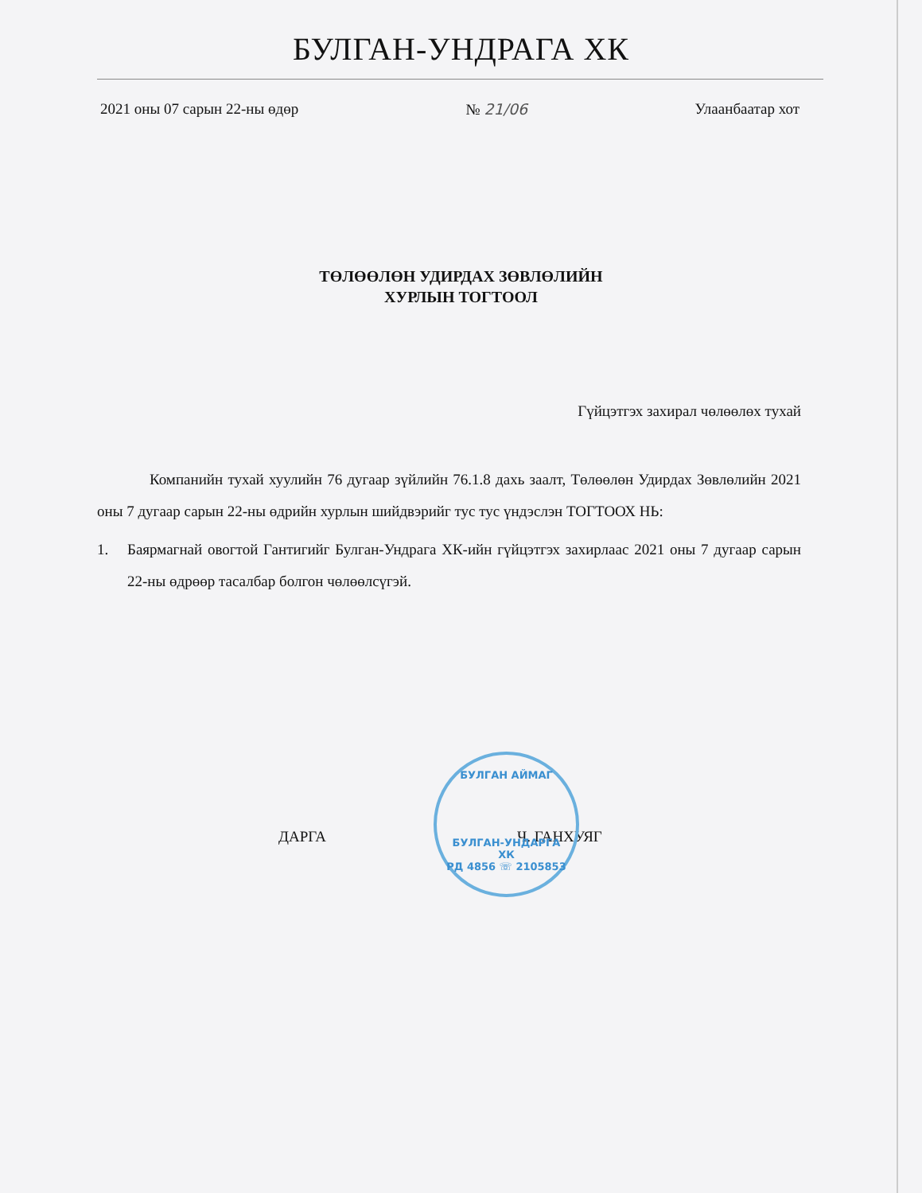БУЛГАН-УНДРАГА ХК
2021 оны 07 сарын 22-ны өдөр № 21/06 Улаанбаатар хот
ТӨЛӨӨЛӨН УДИРДАХ ЗӨВЛӨЛИЙН
ХУРЛЫН ТОГТООЛ
Гүйцэтгэх захирал чөлөөлөх тухай
Компанийн тухай хуулийн 76 дугаар зүйлийн 76.1.8 дахь заалт, Төлөөлөн Удирдах Зөвлөлийн 2021 оны 7 дугаар сарын 22-ны өдрийн хурлын шийдвэрийг тус тус үндэслэн ТОГТООХ НЬ:
1. Баярмагнай овогтой Гантигийг Булган-Ундрага ХК-ийн гүйцэтгэх захирлаас 2021 оны 7 дугаар сарын 22-ны өдрөөр тасалбар болгон чөлөөлсүгэй.
ДАРГА Ч. ГАНХУЯГ
БУЛГАН АЙМАГ
БУЛГАН-УНДАРГА
ХК
РД 4856 ☏ 2105853